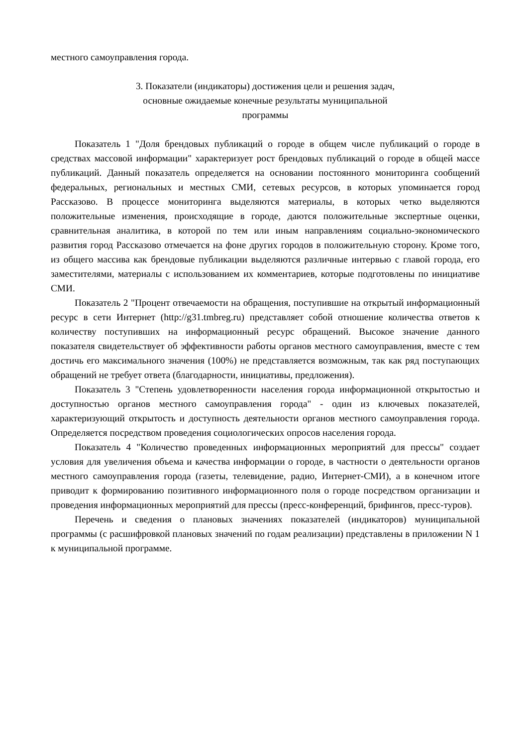местного самоуправления города.
3. Показатели (индикаторы) достижения цели и решения задач,
основные ожидаемые конечные результаты муниципальной
программы
Показатель 1 "Доля брендовых публикаций о городе в общем числе публикаций о городе в средствах массовой информации" характеризует рост брендовых публикаций о городе в общей массе публикаций. Данный показатель определяется на основании постоянного мониторинга сообщений федеральных, региональных и местных СМИ, сетевых ресурсов, в которых упоминается город Рассказово. В процессе мониторинга выделяются материалы, в которых четко выделяются положительные изменения, происходящие в городе, даются положительные экспертные оценки, сравнительная аналитика, в которой по тем или иным направлениям социально-экономического развития город Рассказово отмечается на фоне других городов в положительную сторону. Кроме того, из общего массива как брендовые публикации выделяются различные интервью с главой города, его заместителями, материалы с использованием их комментариев, которые подготовлены по инициативе СМИ.
Показатель 2 "Процент отвечаемости на обращения, поступившие на открытый информационный ресурс в сети Интернет (http://g31.tmbreg.ru) представляет собой отношение количества ответов к количеству поступивших на информационный ресурс обращений. Высокое значение данного показателя свидетельствует об эффективности работы органов местного самоуправления, вместе с тем достичь его максимального значения (100%) не представляется возможным, так как ряд поступающих обращений не требует ответа (благодарности, инициативы, предложения).
Показатель 3 "Степень удовлетворенности населения города информационной открытостью и доступностью органов местного самоуправления города" - один из ключевых показателей, характеризующий открытость и доступность деятельности органов местного самоуправления города. Определяется посредством проведения социологических опросов населения города.
Показатель 4 "Количество проведенных информационных мероприятий для прессы" создает условия для увеличения объема и качества информации о городе, в частности о деятельности органов местного самоуправления города (газеты, телевидение, радио, Интернет-СМИ), а в конечном итоге приводит к формированию позитивного информационного поля о городе посредством организации и проведения информационных мероприятий для прессы (пресс-конференций, брифингов, пресс-туров).
Перечень и сведения о плановых значениях показателей (индикаторов) муниципальной программы (с расшифровкой плановых значений по годам реализации) представлены в приложении N 1 к муниципальной программе.